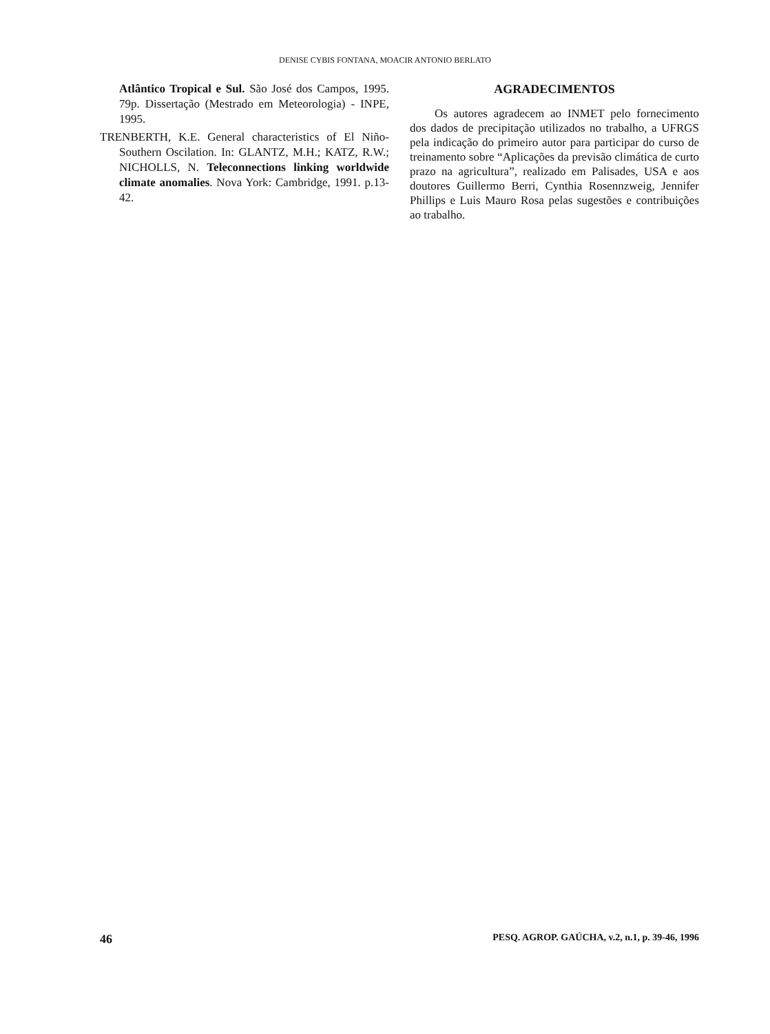DENISE CYBIS FONTANA, MOACIR ANTONIO BERLATO
Atlântico Tropical e Sul. São José dos Campos, 1995. 79p. Dissertação (Mestrado em Meteorologia) - INPE, 1995.
TRENBERTH, K.E. General characteristics of El Niño-Southern Oscilation. In: GLANTZ, M.H.; KATZ, R.W.; NICHOLLS, N. Teleconnections linking worldwide climate anomalies. Nova York: Cambridge, 1991. p.13-42.
AGRADECIMENTOS
Os autores agradecem ao INMET pelo fornecimento dos dados de precipitação utilizados no trabalho, a UFRGS pela indicação do primeiro autor para participar do curso de treinamento sobre “Aplicações da previsão climática de curto prazo na agricultura”, realizado em Palisades, USA e aos doutores Guillermo Berri, Cynthia Rosennzweig, Jennifer Phillips e Luis Mauro Rosa pelas sugestões e contribuições ao trabalho.
46 PESQ. AGROP. GAÚCHA, v.2, n.1, p. 39-46, 1996